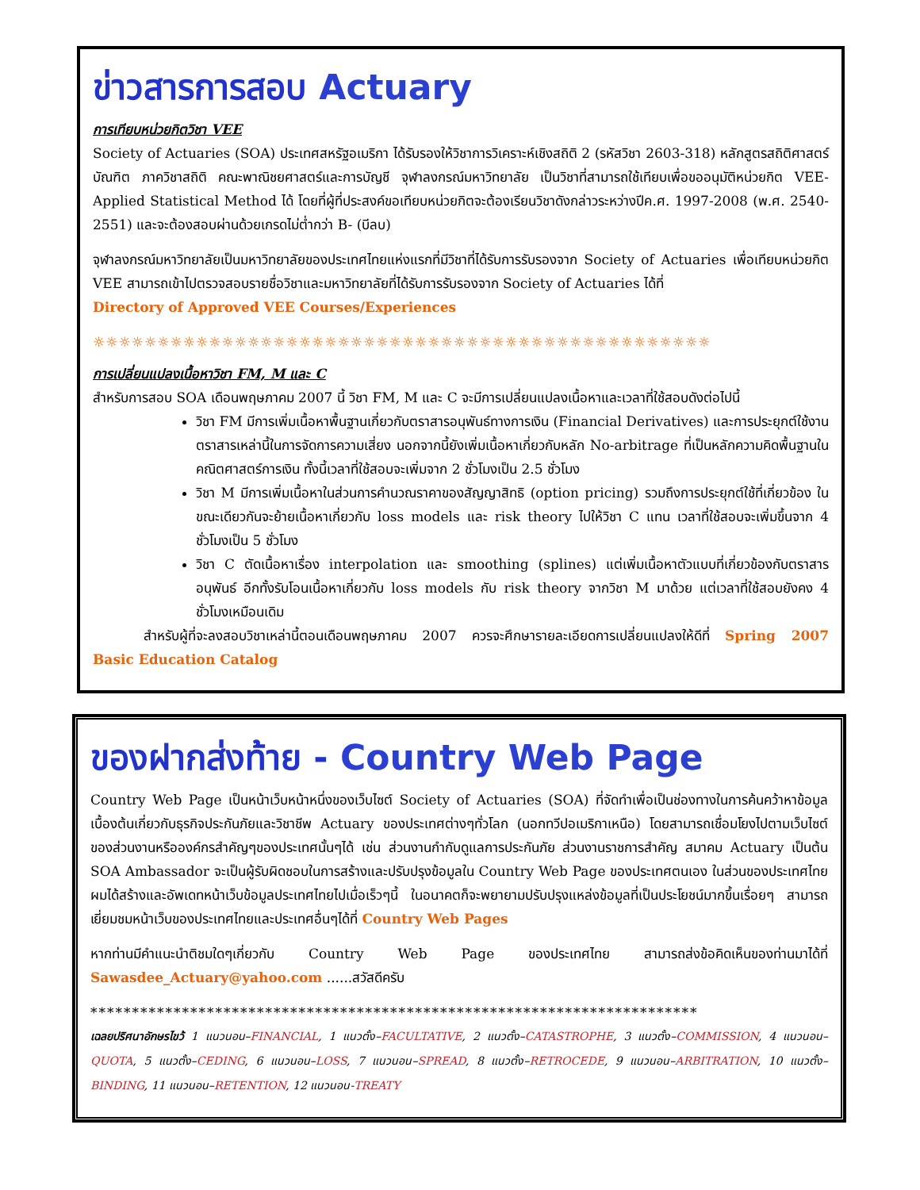ข่าวสารการสอบ Actuary
การเทียบหน่วยกิตวิชา VEE
Society of Actuaries (SOA) ประเทศสหรัฐอเมริกา ได้รับรองให้วิชาการวิเคราะห์เชิงสถิติ 2 (รหัสวิชา 2603-318) หลักสูตรสถิติศาสตร์บัณฑิต ภาควิชาสถิติ คณะพาณิชยศาสตร์และการบัญชี จุฬาลงกรณ์มหาวิทยาลัย เป็นวิชาที่สามารถใช้เทียบเพื่อขออนุมัติหน่วยกิต VEE-Applied Statistical Method ได้ โดยที่ผู้ที่ประสงค์ขอเทียบหน่วยกิตจะต้องเรียนวิชาดังกล่าวระหว่างปีค.ศ. 1997-2008 (พ.ศ. 2540-2551) และจะต้องสอบผ่านด้วยเกรดไม่ต่ำกว่า B- (บีลบ)
จุฬาลงกรณ์มหาวิทยาลัยเป็นมหาวิทยาลัยของประเทศไทยแห่งแรกที่มีวิชาที่ได้รับการรับรองจาก Society of Actuaries เพื่อเทียบหน่วยกิต VEE สามารถเข้าไปตรวจสอบรายชื่อวิชาและมหาวิทยาลัยที่ได้รับการรับรองจาก Society of Actuaries ได้ที่
Directory of Approved VEE Courses/Experiences
☼☼☼☼☼☼☼☼☼☼☼☼☼☼☼☼☼☼☼☼☼☼☼☼☼☼☼☼☼☼☼☼☼☼☼☼☼☼☼☼☼☼☼☼☼☼☼☼
การเปลี่ยนแปลงเนื้อหาวิชา FM, M และ C
สำหรับการสอบ SOA เดือนพฤษภาคม 2007 นี้ วิชา FM, M และ C จะมีการเปลี่ยนแปลงเนื้อหาและเวลาที่ใช้สอบดังต่อไปนี้
วิชา FM มีการเพิ่มเนื้อหาพื้นฐานเกี่ยวกับตราสารอนุพันธ์ทางการเงิน (Financial Derivatives) และการประยุกต์ใช้งานตราสารเหล่านี้ในการจัดการความเสี่ยง นอกจากนี้ยังเพิ่มเนื้อหาเกี่ยวกับหลัก No-arbitrage ที่เป็นหลักความคิดพื้นฐานในคณิตศาสตร์การเงิน ทั้งนี้เวลาที่ใช้สอบจะเพิ่มจาก 2 ชั่วโมงเป็น 2.5 ชั่วโมง
วิชา M มีการเพิ่มเนื้อหาในส่วนการคำนวณราคาของสัญญาสิทธิ (option pricing) รวมถึงการประยุกต์ใช้ที่เกี่ยวข้อง ในขณะเดียวกันจะย้ายเนื้อหาเกี่ยวกับ loss models และ risk theory ไปให้วิชา C แทน เวลาที่ใช้สอบจะเพิ่มขึ้นจาก 4 ชั่วโมงเป็น 5 ชั่วโมง
วิชา C ตัดเนื้อหาเรื่อง interpolation และ smoothing (splines) แต่เพิ่มเนื้อหาตัวแบบที่เกี่ยวข้องกับตราสารอนุพันธ์ อีกทั้งรับโอนเนื้อหาเกี่ยวกับ loss models กับ risk theory จากวิชา M มาด้วย แต่เวลาที่ใช้สอบยังคง 4 ชั่วโมงเหมือนเดิม
สำหรับผู้ที่จะลงสอบวิชาเหล่านี้ตอนเดือนพฤษภาคม 2007 ควรจะศึกษารายละเอียดการเปลี่ยนแปลงให้ดีที่ Spring 2007 Basic Education Catalog
ของฝากส่งท้าย - Country Web Page
Country Web Page เป็นหน้าเว็บหน้าหนึ่งของเว็บไซต์ Society of Actuaries (SOA) ที่จัดทำเพื่อเป็นช่องทางในการค้นคว้าหาข้อมูลเบื้องต้นเกี่ยวกับธุรกิจประกันภัยและวิชาชีพ Actuary ของประเทศต่างๆทั่วโลก (นอกทวีปอเมริกาเหนือ) โดยสามารถเชื่อมโยงไปตามเว็บไซต์ของส่วนงานหรือองค์กรสำคัญๆของประเทศนั้นๆได้ เช่น ส่วนงานกำกับดูแลการประกันภัย ส่วนงานราชการสำคัญ สมาคม Actuary เป็นต้น SOA Ambassador จะเป็นผู้รับผิดชอบในการสร้างและปรับปรุงข้อมูลใน Country Web Page ของประเทศตนเอง ในส่วนของประเทศไทย ผมได้สร้างและอัพเดทหน้าเว็บข้อมูลประเทศไทยไปเมื่อเร็วๆนี้ ในอนาคตก็จะพยายามปรับปรุงแหล่งข้อมูลที่เป็นประโยชน์มากขึ้นเรื่อยๆ สามารถเยี่ยมชมหน้าเว็บของประเทศไทยและประเทศอื่นๆได้ที่ Country Web Pages
หากท่านมีคำแนะนำติชมใดๆเกี่ยวกับ Country Web Page ของประเทศไทย สามารถส่งข้อคิดเห็นของท่านมาได้ที่ Sawasdee_Actuary@yahoo.com ......สวัสดีครับ
*************************************************************************
เฉลยปริศนาอักษรไขว้ 1 แนวนอน–FINANCIAL, 1 แนวตั้ง–FACULTATIVE, 2 แนวตั้ง–CATASTROPHE, 3 แนวตั้ง–COMMISSION, 4 แนวนอน–QUOTA, 5 แนวตั้ง–CEDING, 6 แนวนอน–LOSS, 7 แนวนอน–SPREAD, 8 แนวตั้ง–RETROCEDE, 9 แนวนอน–ARBITRATION, 10 แนวตั้ง–BINDING, 11 แนวนอน–RETENTION, 12 แนวนอน-TREATY